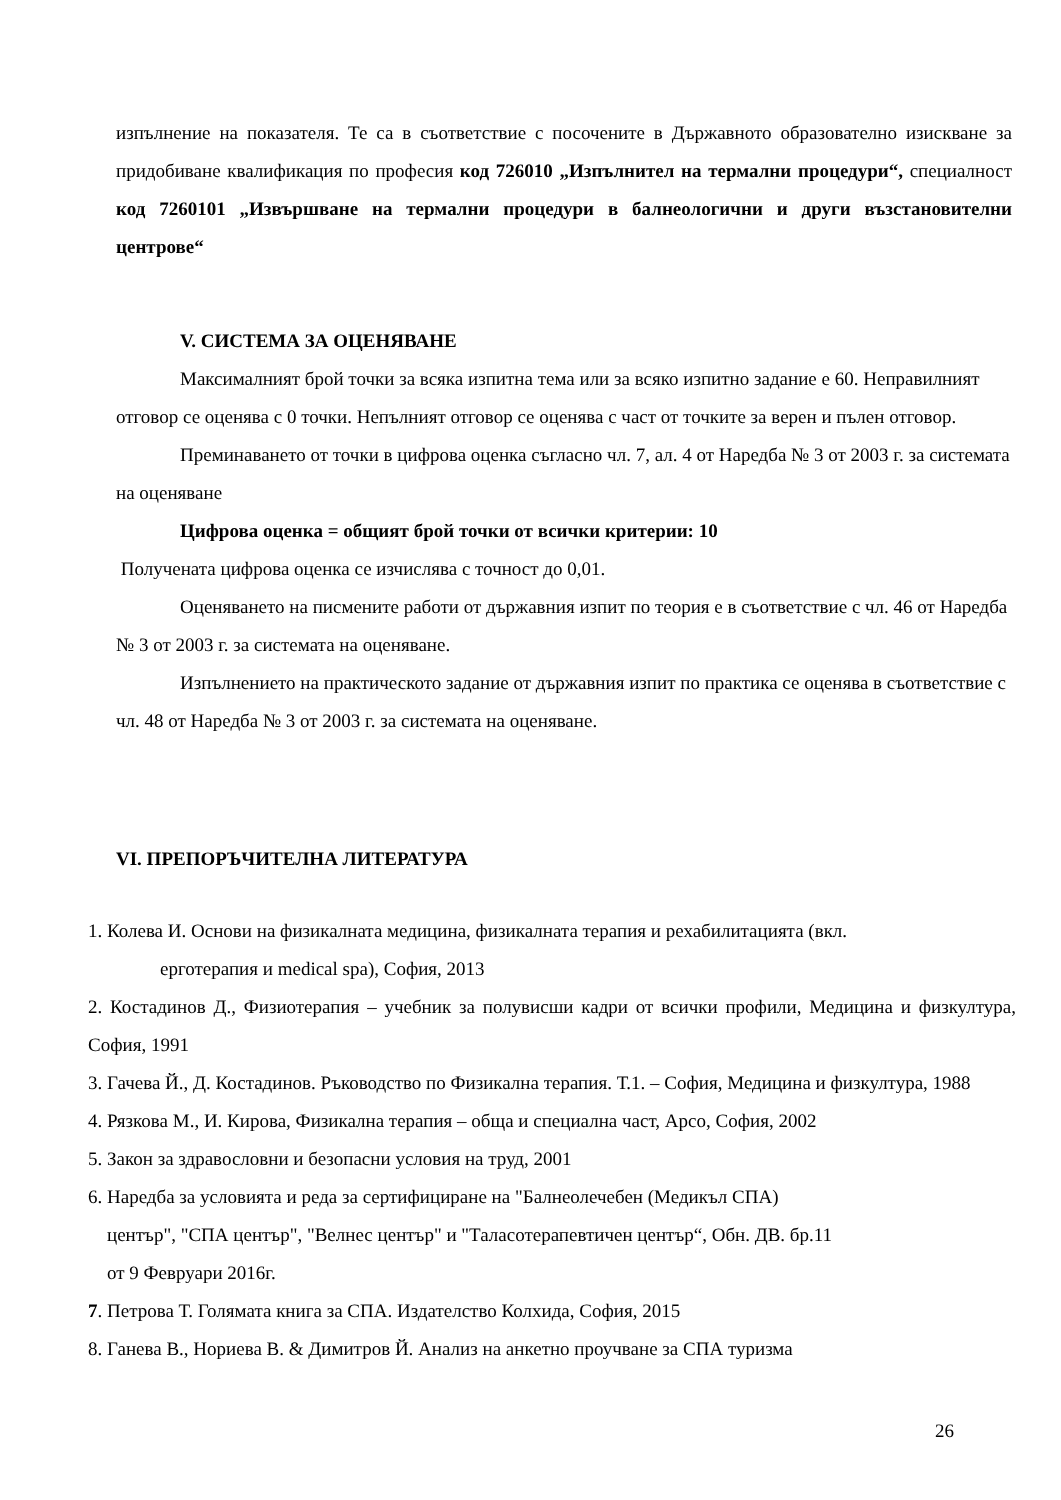изпълнение на показателя. Те са в съответствие с посочените в Държавното образователно изискване за придобиване квалификация по професия код 726010 „Изпълнител на термални процедури“, специалност код 7260101 „Извършване на термални процедури в балнеологични и други възстановителни центрове“
V. СИСТЕМА ЗА ОЦЕНЯВАНЕ
Максималният брой точки за всяка изпитна тема или за всяко изпитно задание е 60. Неправилният отговор се оценява с 0 точки. Непълният отговор се оценява с част от точките за верен и пълен отговор.
Преминаването от точки в цифрова оценка съгласно чл. 7, ал. 4 от Наредба № 3 от 2003 г. за системата на оценяване
Цифрова оценка = общият брой точки от всички критерии: 10
Получената цифрова оценка се изчислява с точност до 0,01.
Оценяването на писмените работи от държавния изпит по теория е в съответствие с чл. 46 от Наредба № 3 от 2003 г. за системата на оценяване.
Изпълнението на практическото задание от държавния изпит по практика се оценява в съответствие с чл. 48 от Наредба № 3 от 2003 г. за системата на оценяване.
VI. ПРЕПОРЪЧИТЕЛНА ЛИТЕРАТУРА
1. Колева И. Основи на физикалната медицина, физикалната терапия и рехабилитацията (вкл.
ерготерапия и medical spa), София, 2013
2. Костадинов Д., Физиотерапия – учебник за полувисши кадри от всички профили, Медицина и физкултура, София, 1991
3. Гачева Й., Д. Костадинов. Ръководство по Физикална терапия. Т.1. – София, Медицина и физкултура, 1988
4. Рязкова М., И. Кирова, Физикална терапия – обща и специална част, Арсо, София, 2002
5. Закон за здравословни и безопасни условия на труд, 2001
6. Наредба за условията и реда за сертифициране на "Балнеолечебен (Медикъл СПА)
център", "СПА център", "Велнес център" и "Таласотерапевтичен център“, Обн. ДВ. бр.11
от 9 Февруари 2016г.
7. Петрова Т. Голямата книга за СПА. Издателство Колхида, София, 2015
8. Ганева В., Нориева В. & Димитров Й. Анализ на анкетно проучване за СПА туризма
26